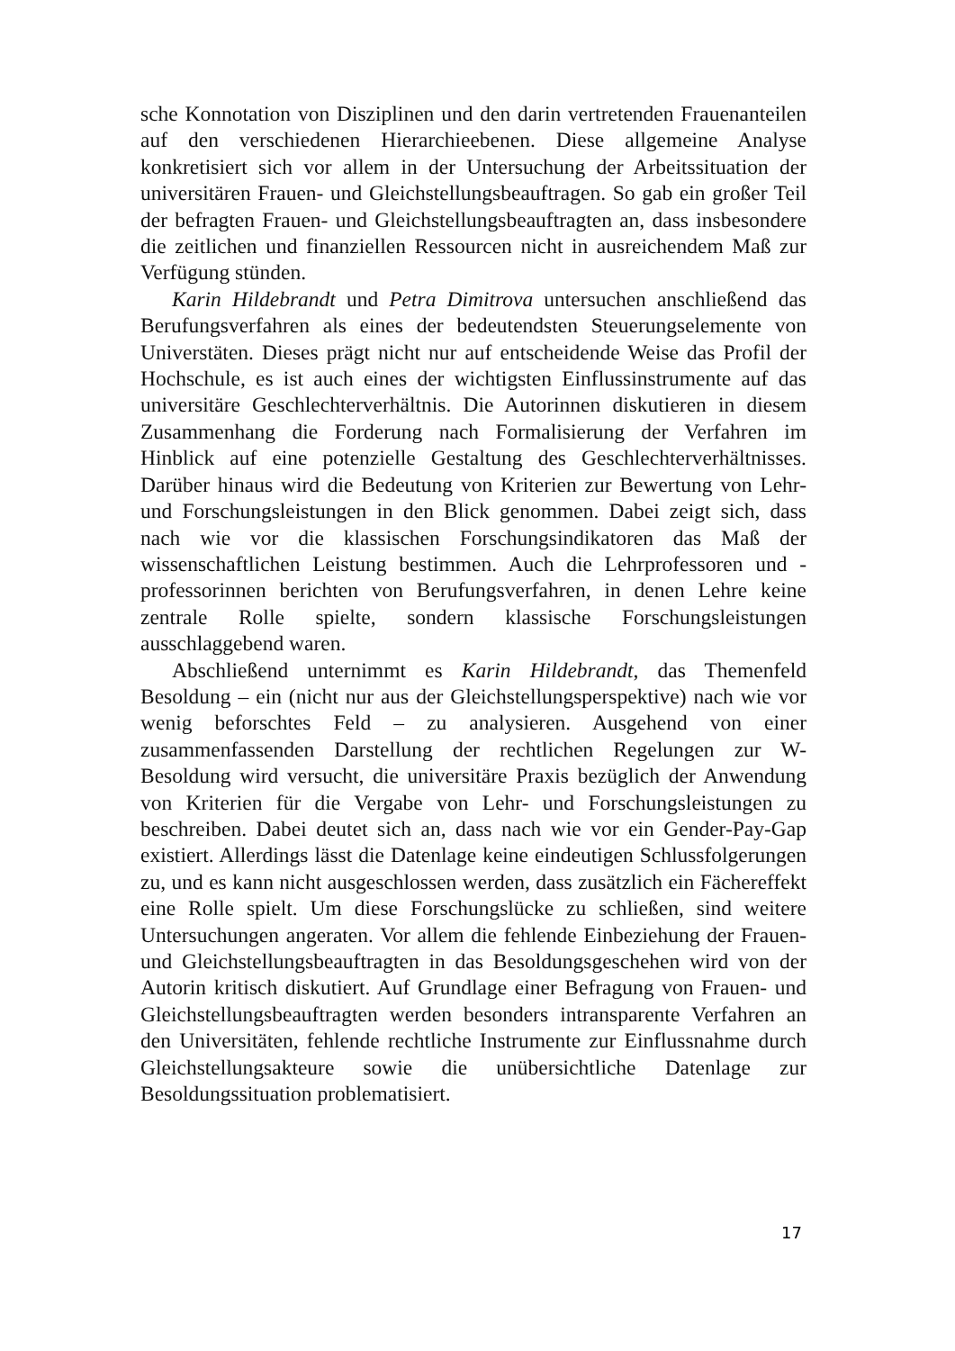sche Konnotation von Disziplinen und den darin vertretenden Frauenanteilen auf den verschiedenen Hierarchieebenen. Diese allgemeine Analyse konkretisiert sich vor allem in der Untersuchung der Arbeitssituation der universitären Frauen- und Gleichstellungsbeauftragen. So gab ein großer Teil der befragten Frauen- und Gleichstellungsbeauftragten an, dass insbesondere die zeitlichen und finanziellen Ressourcen nicht in ausreichendem Maß zur Verfügung stünden.
Karin Hildebrandt und Petra Dimitrova untersuchen anschließend das Berufungsverfahren als eines der bedeutendsten Steuerungselemente von Universtäten. Dieses prägt nicht nur auf entscheidende Weise das Profil der Hochschule, es ist auch eines der wichtigsten Einflussinstrumente auf das universitäre Geschlechterverhältnis. Die Autorinnen diskutieren in diesem Zusammenhang die Forderung nach Formalisierung der Verfahren im Hinblick auf eine potenzielle Gestaltung des Geschlechterverhältnisses. Darüber hinaus wird die Bedeutung von Kriterien zur Bewertung von Lehr- und Forschungsleistungen in den Blick genommen. Dabei zeigt sich, dass nach wie vor die klassischen Forschungsindikatoren das Maß der wissenschaftlichen Leistung bestimmen. Auch die Lehrprofessoren und -professorinnen berichten von Berufungsverfahren, in denen Lehre keine zentrale Rolle spielte, sondern klassische Forschungsleistungen ausschlaggebend waren.
Abschließend unternimmt es Karin Hildebrandt, das Themenfeld Besoldung – ein (nicht nur aus der Gleichstellungsperspektive) nach wie vor wenig beforschtes Feld – zu analysieren. Ausgehend von einer zusammenfassenden Darstellung der rechtlichen Regelungen zur W-Besoldung wird versucht, die universitäre Praxis bezüglich der Anwendung von Kriterien für die Vergabe von Lehr- und Forschungsleistungen zu beschreiben. Dabei deutet sich an, dass nach wie vor ein Gender-Pay-Gap existiert. Allerdings lässt die Datenlage keine eindeutigen Schlussfolgerungen zu, und es kann nicht ausgeschlossen werden, dass zusätzlich ein Fächereffekt eine Rolle spielt. Um diese Forschungslücke zu schließen, sind weitere Untersuchungen angeraten. Vor allem die fehlende Einbeziehung der Frauen- und Gleichstellungsbeauftragten in das Besoldungsgeschehen wird von der Autorin kritisch diskutiert. Auf Grundlage einer Befragung von Frauen- und Gleichstellungsbeauftragten werden besonders intransparente Verfahren an den Universitäten, fehlende rechtliche Instrumente zur Einflussnahme durch Gleichstellungsakteure sowie die unübersichtliche Datenlage zur Besoldungssituation problematisiert.
17